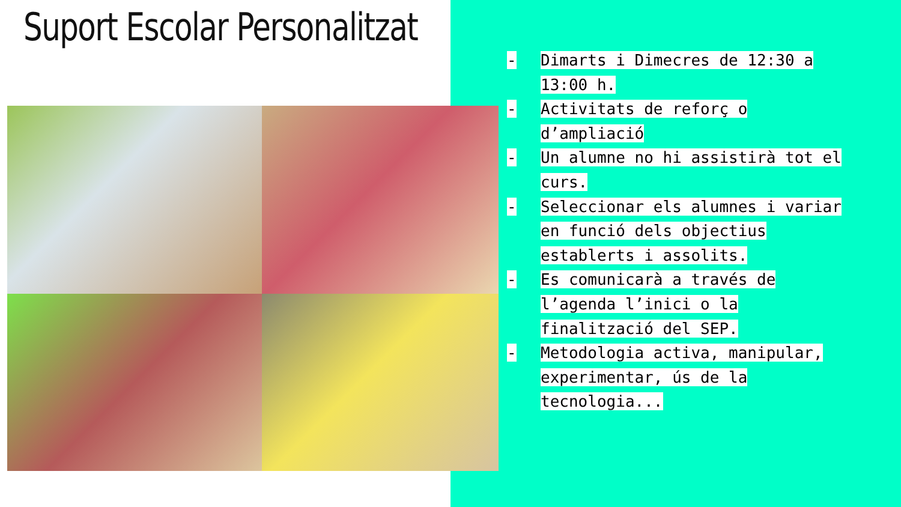Suport Escolar Personalitzat
- Dimarts i Dimecres de 12:30 a 13:00 h.
- Activitats de reforç o d’ampliació
- Un alumne no hi assistirà tot el curs.
- Seleccionar els alumnes i variar en funció dels objectius establerts i assolits.
- Es comunicarà a través de l’agenda l’inici o la finalització del SEP.
- Metodologia activa, manipular, experimentar, ús de la tecnologia...